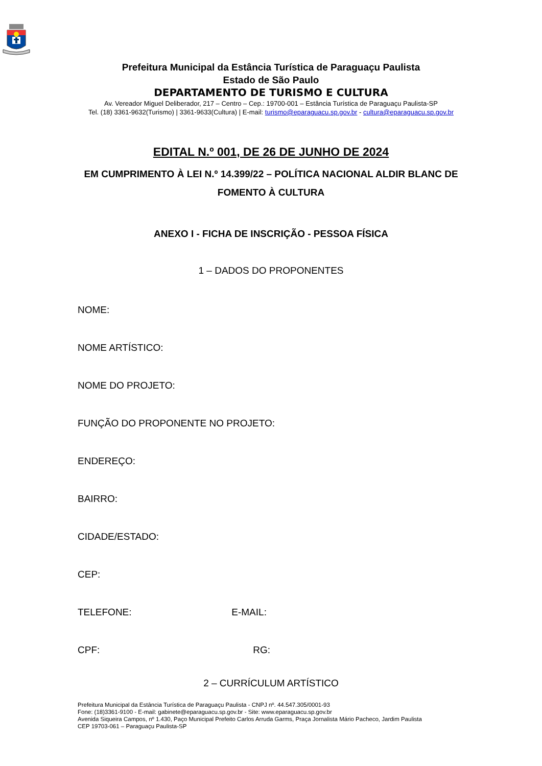Prefeitura Municipal da Estância Turística de Paraguaçu Paulista
Estado de São Paulo
DEPARTAMENTO DE TURISMO E CULTURA
Av. Vereador Miguel Deliberador, 217 – Centro – Cep.: 19700-001 – Estância Turística de Paraguaçu Paulista-SP
Tel. (18) 3361-9632(Turismo) | 3361-9633(Cultura) | E-mail: turismo@eparaguacu.sp.gov.br - cultura@eparaguacu.sp.gov.br
EDITAL N.º 001, DE 26 DE JUNHO DE 2024
EM CUMPRIMENTO À LEI N.º 14.399/22 – POLÍTICA NACIONAL ALDIR BLANC DE FOMENTO À CULTURA
ANEXO I - FICHA DE INSCRIÇÃO - PESSOA FÍSICA
1 – DADOS DO PROPONENTES
NOME:
NOME ARTÍSTICO:
NOME DO PROJETO:
FUNÇÃO DO PROPONENTE NO PROJETO:
ENDEREÇO:
BAIRRO:
CIDADE/ESTADO:
CEP:
TELEFONE: E-MAIL:
CPF: RG:
2 – CURRÍCULUM ARTÍSTICO
Prefeitura Municipal da Estância Turística de Paraguaçu Paulista - CNPJ nº. 44.547.305/0001-93
Fone: (18)3361-9100 - E-mail: gabinete@eparaguacu.sp.gov.br - Site: www.eparaguacu.sp.gov.br
Avenida Siqueira Campos, nº 1.430, Paço Municipal Prefeito Carlos Arruda Garms, Praça Jornalista Mário Pacheco, Jardim Paulista
CEP 19703-061 – Paraguaçu Paulista-SP